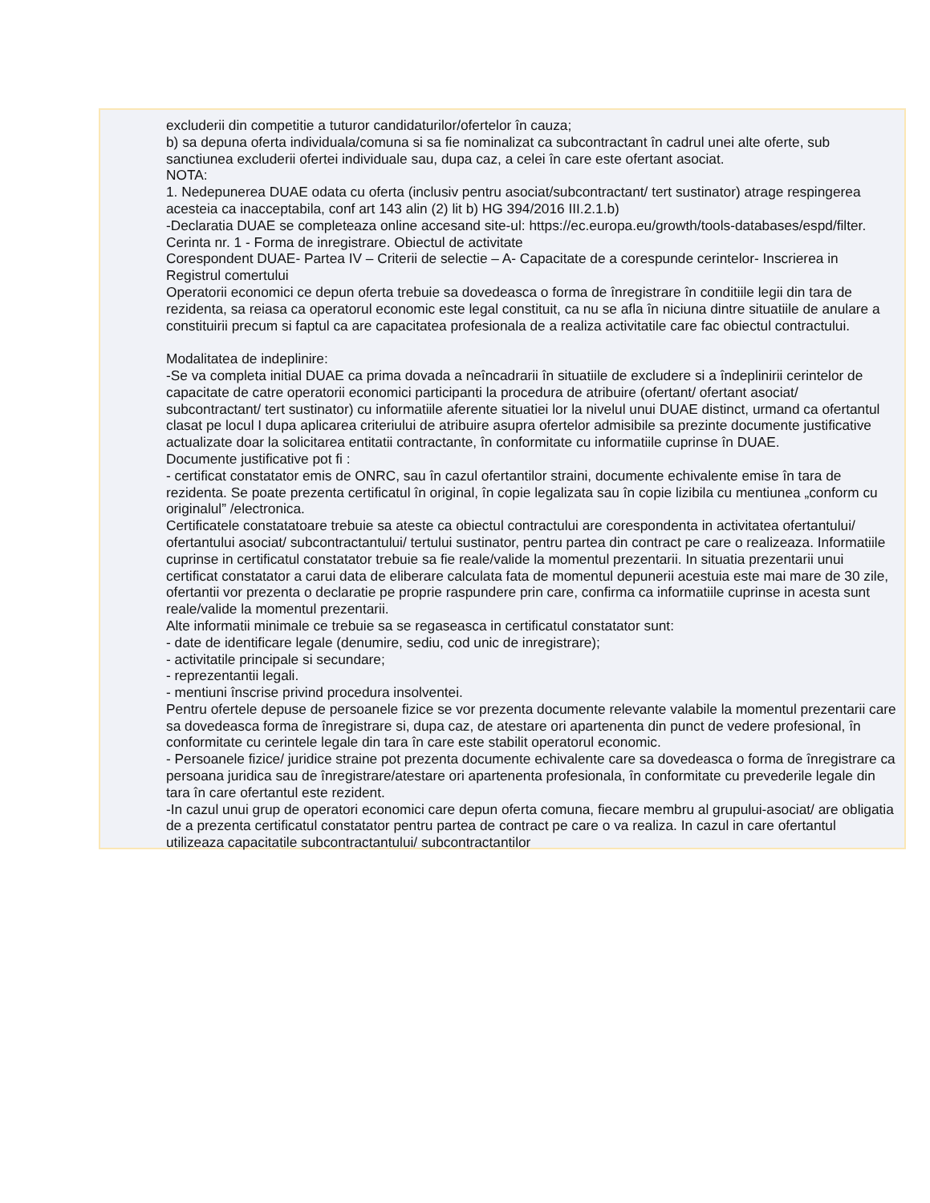excluderii din competitie a tuturor candidaturilor/ofertelor în cauza;
b) sa depuna oferta individuala/comuna si sa fie nominalizat ca subcontractant în cadrul unei alte oferte, sub sanctiunea excluderii ofertei individuale sau, dupa caz, a celei în care este ofertant asociat.
NOTA:
1. Nedepunerea DUAE odata cu oferta (inclusiv pentru asociat/subcontractant/ tert sustinator) atrage respingerea acesteia ca inacceptabila, conf art 143 alin (2) lit b) HG 394/2016 III.2.1.b)
-Declaratia DUAE se completeaza online accesand site-ul: https://ec.europa.eu/growth/tools-databases/espd/filter.
Cerinta nr. 1 - Forma de inregistrare. Obiectul de activitate
Corespondent DUAE- Partea IV – Criterii de selectie – A- Capacitate de a corespunde cerintelor- Inscrierea in Registrul comertului
Operatorii economici ce depun oferta trebuie sa dovedeasca o forma de înregistrare în conditiile legii din tara de rezidenta, sa reiasa ca operatorul economic este legal constituit, ca nu se afla în niciuna dintre situatiile de anulare a constituirii precum si faptul ca are capacitatea profesionala de a realiza activitatile care fac obiectul contractului.
Modalitatea de indeplinire:
-Se va completa initial DUAE ca prima dovada a neîncadrarii în situatiile de excludere si a îndeplinirii cerintelor de capacitate de catre operatorii economici participanti la procedura de atribuire (ofertant/ ofertant asociat/ subcontractant/ tert sustinator) cu informatiile aferente situatiei lor la nivelul unui DUAE distinct, urmand ca ofertantul clasat pe locul I dupa aplicarea criteriului de atribuire asupra ofertelor admisibile sa prezinte documente justificative actualizate doar la solicitarea entitatii contractante, în conformitate cu informatiile cuprinse în DUAE.
Documente justificative pot fi :
- certificat constatator emis de ONRC, sau în cazul ofertantilor straini, documente echivalente emise în tara de rezidenta. Se poate prezenta certificatul în original, în copie legalizata sau în copie lizibila cu mentiunea „conform cu originalul” /electronica.
Certificatele constatatoare trebuie sa ateste ca obiectul contractului are corespondenta in activitatea ofertantului/ ofertantului asociat/ subcontractantului/ tertului sustinator, pentru partea din contract pe care o realizeaza. Informatiile cuprinse in certificatul constatator trebuie sa fie reale/valide la momentul prezentarii. In situatia prezentarii unui certificat constatator a carui data de eliberare calculata fata de momentul depunerii acestuia este mai mare de 30 zile, ofertantii vor prezenta o declaratie pe proprie raspundere prin care, confirma ca informatiile cuprinse in acesta sunt reale/valide la momentul prezentarii.
Alte informatii minimale ce trebuie sa se regaseasca in certificatul constatator sunt:
- date de identificare legale (denumire, sediu, cod unic de inregistrare);
- activitatile principale si secundare;
- reprezentantii legali.
- mentiuni înscrise privind procedura insolventei.
Pentru ofertele depuse de persoanele fizice se vor prezenta documente relevante valabile la momentul prezentarii care sa dovedeasca forma de înregistrare si, dupa caz, de atestare ori apartenenta din punct de vedere profesional, în conformitate cu cerintele legale din tara în care este stabilit operatorul economic.
- Persoanele fizice/ juridice straine pot prezenta documente echivalente care sa dovedeasca o forma de înregistrare ca persoana juridica sau de înregistrare/atestare ori apartenenta profesionala, în conformitate cu prevederile legale din tara în care ofertantul este rezident.
-In cazul unui grup de operatori economici care depun oferta comuna, fiecare membru al grupului-asociat/ are obligatia de a prezenta certificatul constatator pentru partea de contract pe care o va realiza. In cazul in care ofertantul utilizeaza capacitatile subcontractantului/ subcontractantilor